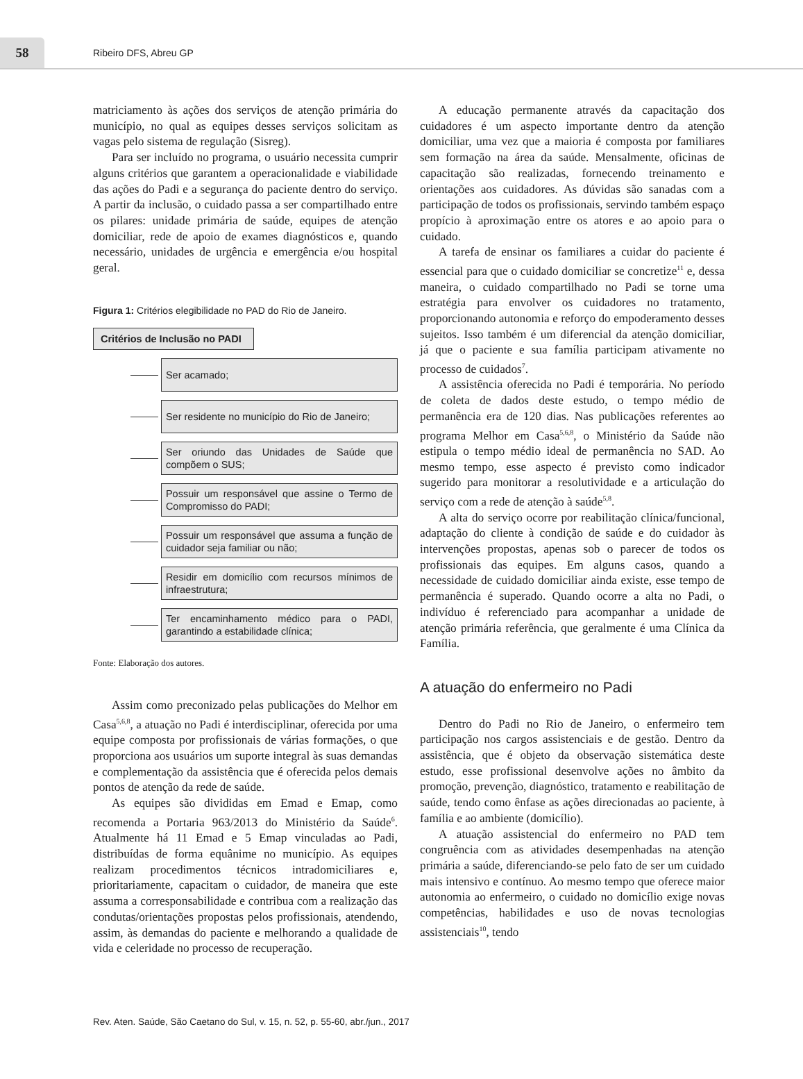58
Ribeiro DFS, Abreu GP
matriciamento às ações dos serviços de atenção primária do município, no qual as equipes desses serviços solicitam as vagas pelo sistema de regulação (Sisreg).
Para ser incluído no programa, o usuário necessita cumprir alguns critérios que garantem a operacionalidade e viabilidade das ações do Padi e a segurança do paciente dentro do serviço. A partir da inclusão, o cuidado passa a ser compartilhado entre os pilares: unidade primária de saúde, equipes de atenção domiciliar, rede de apoio de exames diagnósticos e, quando necessário, unidades de urgência e emergência e/ou hospital geral.
Figura 1: Critérios elegibilidade no PAD do Rio de Janeiro.
Critérios de Inclusão no PADI
Ser acamado;
Ser residente no município do Rio de Janeiro;
Ser oriundo das Unidades de Saúde que compõem o SUS;
Possuir um responsável que assine o Termo de Compromisso do PADI;
Possuir um responsável que assuma a função de cuidador seja familiar ou não;
Residir em domicílio com recursos mínimos de infraestrutura;
Ter encaminhamento médico para o PADI, garantindo a estabilidade clínica;
Fonte: Elaboração dos autores.
Assim como preconizado pelas publicações do Melhor em Casa<sup>5,6,8</sup>, a atuação no Padi é interdisciplinar, oferecida por uma equipe composta por profissionais de várias formações, o que proporciona aos usuários um suporte integral às suas demandas e complementação da assistência que é oferecida pelos demais pontos de atenção da rede de saúde.
As equipes são divididas em Emad e Emap, como recomenda a Portaria 963/2013 do Ministério da Saúde<sup>6</sup>. Atualmente há 11 Emad e 5 Emap vinculadas ao Padi, distribuídas de forma equânime no município. As equipes realizam procedimentos técnicos intradomiciliares e, prioritariamente, capacitam o cuidador, de maneira que este assuma a corresponsabilidade e contribua com a realização das condutas/orientações propostas pelos profissionais, atendendo, assim, às demandas do paciente e melhorando a qualidade de vida e celeridade no processo de recuperação.
A educação permanente através da capacitação dos cuidadores é um aspecto importante dentro da atenção domiciliar, uma vez que a maioria é composta por familiares sem formação na área da saúde. Mensalmente, oficinas de capacitação são realizadas, fornecendo treinamento e orientações aos cuidadores. As dúvidas são sanadas com a participação de todos os profissionais, servindo também espaço propício à aproximação entre os atores e ao apoio para o cuidado.
A tarefa de ensinar os familiares a cuidar do paciente é essencial para que o cuidado domiciliar se concretize<sup>11</sup> e, dessa maneira, o cuidado compartilhado no Padi se torne uma estratégia para envolver os cuidadores no tratamento, proporcionando autonomia e reforço do empoderamento desses sujeitos. Isso também é um diferencial da atenção domiciliar, já que o paciente e sua família participam ativamente no processo de cuidados<sup>7</sup>.
A assistência oferecida no Padi é temporária. No período de coleta de dados deste estudo, o tempo médio de permanência era de 120 dias. Nas publicações referentes ao programa Melhor em Casa<sup>5,6,8</sup>, o Ministério da Saúde não estipula o tempo médio ideal de permanência no SAD. Ao mesmo tempo, esse aspecto é previsto como indicador sugerido para monitorar a resolutividade e a articulação do serviço com a rede de atenção à saúde<sup>5,8</sup>.
A alta do serviço ocorre por reabilitação clínica/funcional, adaptação do cliente à condição de saúde e do cuidador às intervenções propostas, apenas sob o parecer de todos os profissionais das equipes. Em alguns casos, quando a necessidade de cuidado domiciliar ainda existe, esse tempo de permanência é superado. Quando ocorre a alta no Padi, o indivíduo é referenciado para acompanhar a unidade de atenção primária referência, que geralmente é uma Clínica da Família.
A atuação do enfermeiro no Padi
Dentro do Padi no Rio de Janeiro, o enfermeiro tem participação nos cargos assistenciais e de gestão. Dentro da assistência, que é objeto da observação sistemática deste estudo, esse profissional desenvolve ações no âmbito da promoção, prevenção, diagnóstico, tratamento e reabilitação de saúde, tendo como ênfase as ações direcionadas ao paciente, à família e ao ambiente (domicílio).
A atuação assistencial do enfermeiro no PAD tem congruência com as atividades desempenhadas na atenção primária a saúde, diferenciando-se pelo fato de ser um cuidado mais intensivo e contínuo. Ao mesmo tempo que oferece maior autonomia ao enfermeiro, o cuidado no domicílio exige novas competências, habilidades e uso de novas tecnologias assistenciais<sup>10</sup>, tendo
Rev. Aten. Saúde, São Caetano do Sul, v. 15, n. 52, p. 55-60, abr./jun., 2017